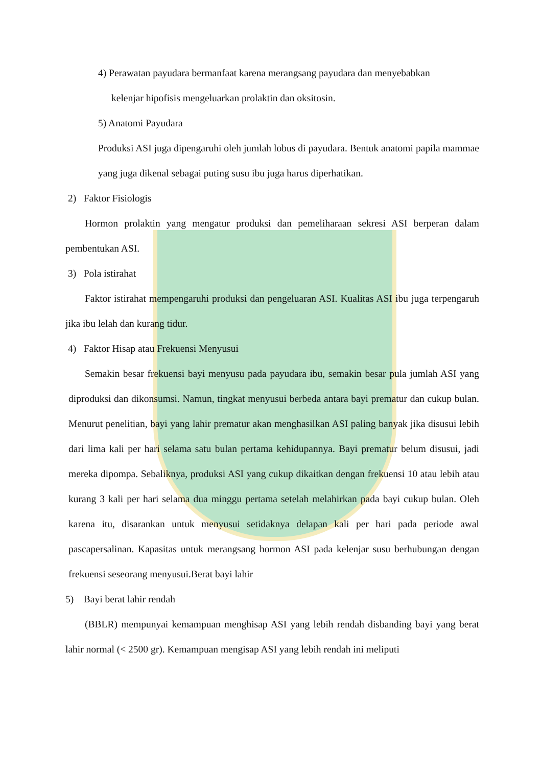4) Perawatan payudara bermanfaat karena merangsang payudara dan menyebabkan
kelenjar hipofisis mengeluarkan prolaktin dan oksitosin.
5) Anatomi Payudara
Produksi ASI juga dipengaruhi oleh jumlah lobus di payudara. Bentuk anatomi papila mammae yang juga dikenal sebagai puting susu ibu juga harus diperhatikan.
2) Faktor Fisiologis
Hormon prolaktin yang mengatur produksi dan pemeliharaan sekresi ASI berperan dalam pembentukan ASI.
3) Pola istirahat
Faktor istirahat mempengaruhi produksi dan pengeluaran ASI. Kualitas ASI ibu juga terpengaruh jika ibu lelah dan kurang tidur.
4) Faktor Hisap atau Frekuensi Menyusui
Semakin besar frekuensi bayi menyusu pada payudara ibu, semakin besar pula jumlah ASI yang diproduksi dan dikonsumsi. Namun, tingkat menyusui berbeda antara bayi prematur dan cukup bulan. Menurut penelitian, bayi yang lahir prematur akan menghasilkan ASI paling banyak jika disusui lebih dari lima kali per hari selama satu bulan pertama kehidupannya. Bayi prematur belum disusui, jadi mereka dipompa. Sebaliknya, produksi ASI yang cukup dikaitkan dengan frekuensi 10 atau lebih atau kurang 3 kali per hari selama dua minggu pertama setelah melahirkan pada bayi cukup bulan. Oleh karena itu, disarankan untuk menyusui setidaknya delapan kali per hari pada periode awal pascapersalinan. Kapasitas untuk merangsang hormon ASI pada kelenjar susu berhubungan dengan frekuensi seseorang menyusui.Berat bayi lahir
5) Bayi berat lahir rendah
(BBLR) mempunyai kemampuan menghisap ASI yang lebih rendah disbanding bayi yang berat lahir normal (< 2500 gr). Kemampuan mengisap ASI yang lebih rendah ini meliputi